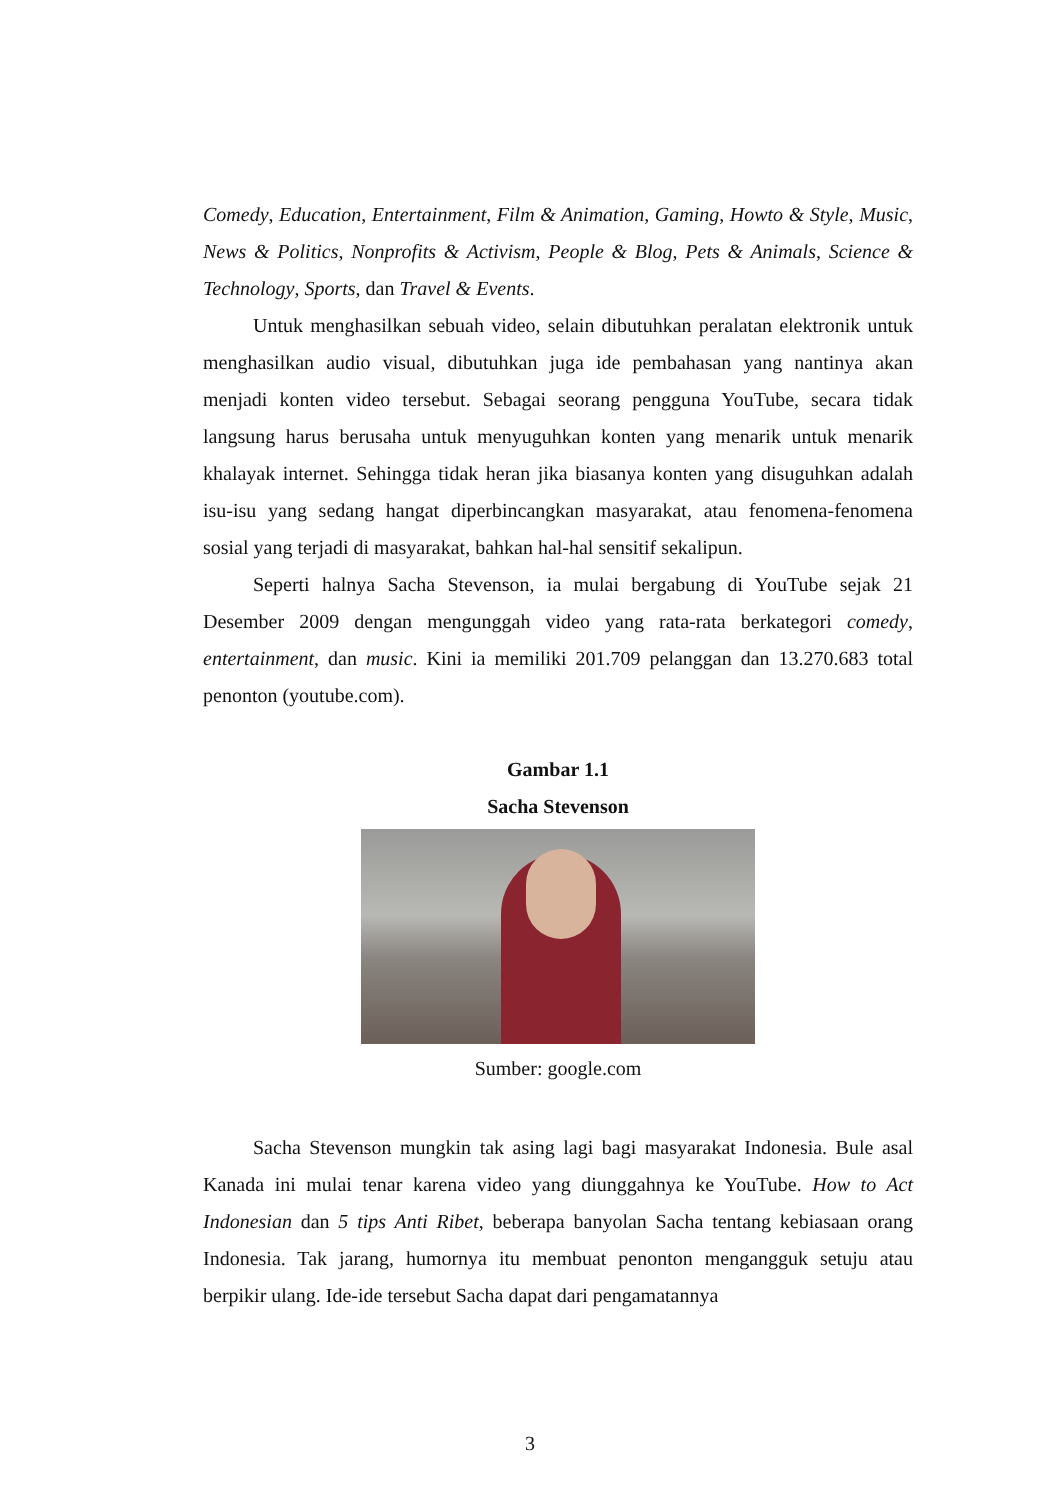Comedy, Education, Entertainment, Film & Animation, Gaming, Howto & Style, Music, News & Politics, Nonprofits & Activism, People & Blog, Pets & Animals, Science & Technology, Sports, dan Travel & Events.
Untuk menghasilkan sebuah video, selain dibutuhkan peralatan elektronik untuk menghasilkan audio visual, dibutuhkan juga ide pembahasan yang nantinya akan menjadi konten video tersebut. Sebagai seorang pengguna YouTube, secara tidak langsung harus berusaha untuk menyuguhkan konten yang menarik untuk menarik khalayak internet. Sehingga tidak heran jika biasanya konten yang disuguhkan adalah isu-isu yang sedang hangat diperbincangkan masyarakat, atau fenomena-fenomena sosial yang terjadi di masyarakat, bahkan hal-hal sensitif sekalipun.
Seperti halnya Sacha Stevenson, ia mulai bergabung di YouTube sejak 21 Desember 2009 dengan mengunggah video yang rata-rata berkategori comedy, entertainment, dan music. Kini ia memiliki 201.709 pelanggan dan 13.270.683 total penonton (youtube.com).
Gambar 1.1
Sacha Stevenson
Sumber: google.com
Sacha Stevenson mungkin tak asing lagi bagi masyarakat Indonesia. Bule asal Kanada ini mulai tenar karena video yang diunggahnya ke YouTube. How to Act Indonesian dan 5 tips Anti Ribet, beberapa banyolan Sacha tentang kebiasaan orang Indonesia. Tak jarang, humornya itu membuat penonton mengangguk setuju atau berpikir ulang. Ide-ide tersebut Sacha dapat dari pengamatannya
3